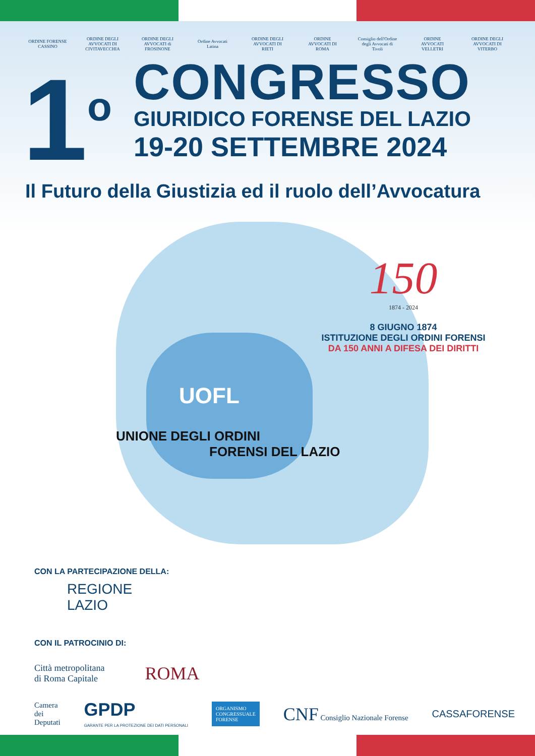ORDINE FORENSE CASSINO
ORDINE DEGLI AVVOCATI DI CIVITAVECCHIA
ORDINE DEGLI AVVOCATI di FROSINONE
Ordine Avvocati Latina
ORDINE DEGLI AVVOCATI DI RIETI
ORDINE AVVOCATI DI ROMA
Consiglio dell'Ordine degli Avvocati di Tivoli
ORDINE AVVOCATI VELLETRI
ORDINE DEGLI AVVOCATI DI VITERBO
1<sup>o</sup>
CONGRESSO
GIURIDICO FORENSE DEL LAZIO
19-20 SETTEMBRE 2024
Il Futuro della Giustizia ed il ruolo dell’Avvocatura
150
1874 - 2024
8 GIUGNO 1874
ISTITUZIONE DEGLI ORDINI FORENSI
DA 150 ANNI A DIFESA DEI DIRITTI
UOFL
UNIONE DEGLI ORDINI
FORENSI DEL LAZIO
CON LA PARTECIPAZIONE DELLA:
REGIONE
LAZIO
CON IL PATROCINIO DI:
Città metropolitana
di Roma Capitale
ROMA
Camera
dei
Deputati
GPDP
GARANTE PER LA PROTEZIONE DEI DATI PERSONALI
ORGANISMO
CONGRESSUALE
FORENSE
CNF Consiglio Nazionale Forense
CASSAFORENSE